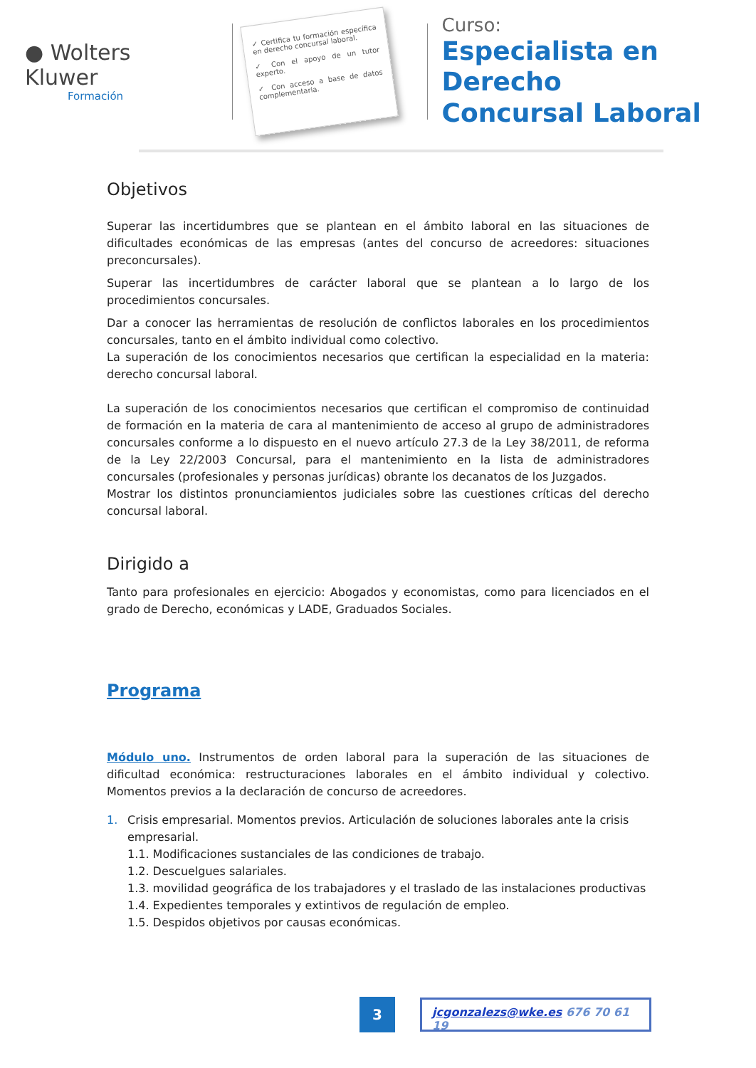● Wolters Kluwer
Formación
✓ Certifica tu formación específica en derecho concursal laboral.
✓ Con el apoyo de un tutor experto.
✓ Con acceso a base de datos complementaria.
Curso:
Especialista en Derecho
Concursal Laboral
Objetivos
Superar las incertidumbres que se plantean en el ámbito laboral en las situaciones de dificultades económicas de las empresas (antes del concurso de acreedores: situaciones preconcursales).
Superar las incertidumbres de carácter laboral que se plantean a lo largo de los procedimientos concursales.
Dar a conocer las herramientas de resolución de conflictos laborales en los procedimientos concursales, tanto en el ámbito individual como colectivo.
La superación de los conocimientos necesarios que certifican la especialidad en la materia: derecho concursal laboral.
La superación de los conocimientos necesarios que certifican el compromiso de continuidad de formación en la materia de cara al mantenimiento de acceso al grupo de administradores concursales conforme a lo dispuesto en el nuevo artículo 27.3 de la Ley 38/2011, de reforma de la Ley 22/2003 Concursal, para el mantenimiento en la lista de administradores concursales (profesionales y personas jurídicas) obrante los decanatos de los Juzgados.
Mostrar los distintos pronunciamientos judiciales sobre las cuestiones críticas del derecho concursal laboral.
Dirigido a
Tanto para profesionales en ejercicio: Abogados y economistas, como para licenciados en el grado de Derecho, económicas y LADE, Graduados Sociales.
Programa
Módulo uno. Instrumentos de orden laboral para la superación de las situaciones de dificultad económica: restructuraciones laborales en el ámbito individual y colectivo. Momentos previos a la declaración de concurso de acreedores.
1. Crisis empresarial. Momentos previos. Articulación de soluciones laborales ante la crisis empresarial.
1.1. Modificaciones sustanciales de las condiciones de trabajo.
1.2. Descuelgues salariales.
1.3. movilidad geográfica de los trabajadores y el traslado de las instalaciones productivas
1.4. Expedientes temporales y extintivos de regulación de empleo.
1.5. Despidos objetivos por causas económicas.
3
jcgonzalezs@wke.es 676 70 61 19